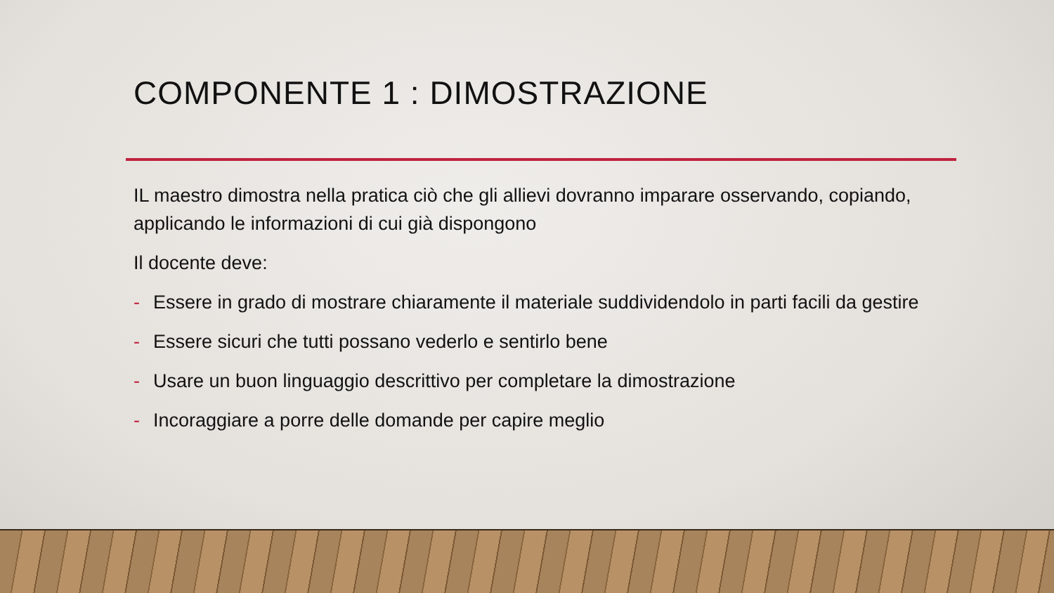COMPONENTE 1 : DIMOSTRAZIONE
IL maestro dimostra nella pratica ciò che gli allievi dovranno imparare osservando, copiando, applicando le informazioni di cui già dispongono
Il docente deve:
- Essere in grado di mostrare chiaramente il materiale suddividendolo in parti facili da gestire
- Essere sicuri che tutti possano vederlo e sentirlo bene
- Usare un buon linguaggio descrittivo per completare la dimostrazione
- Incoraggiare a porre delle domande per capire meglio